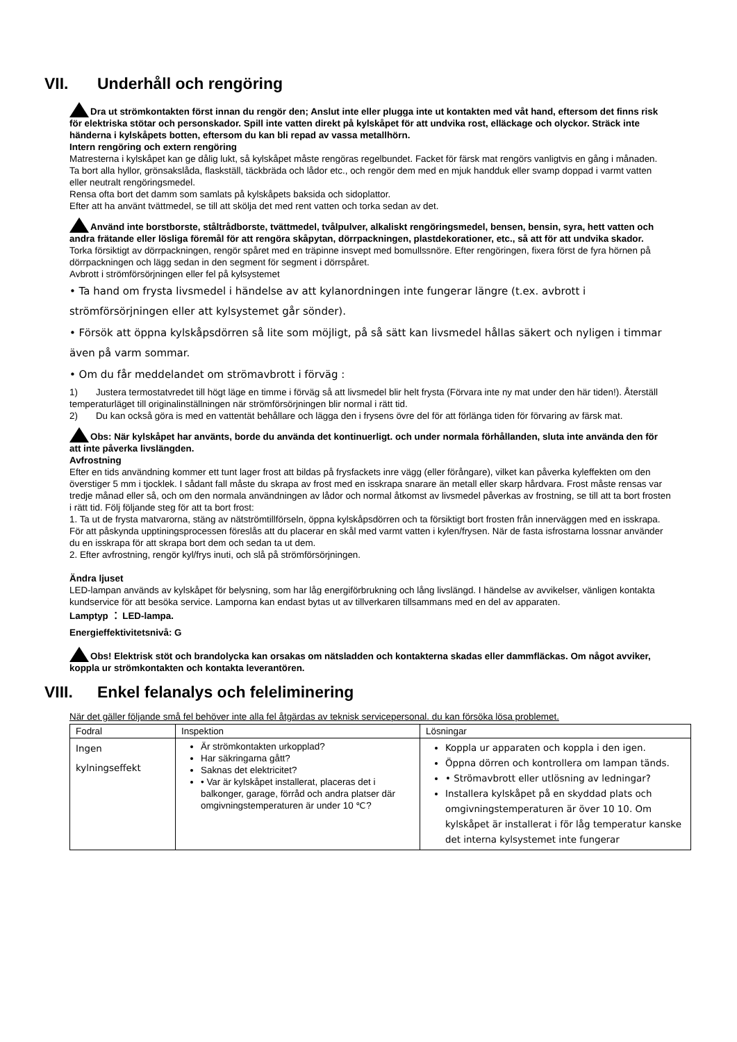VII. Underhåll och rengöring
Dra ut strömkontakten först innan du rengör den; Anslut inte eller plugga inte ut kontakten med våt hand, eftersom det finns risk för elektriska stötar och personskador. Spill inte vatten direkt på kylskåpet för att undvika rost, elläckage och olyckor. Sträck inte händerna i kylskåpets botten, eftersom du kan bli repad av vassa metallhörn.
Intern rengöring och extern rengöring
Matresterna i kylskåpet kan ge dålig lukt, så kylskåpet måste rengöras regelbundet. Facket för färsk mat rengörs vanligtvis en gång i månaden.
Ta bort alla hyllor, grönsakslåda, flaskställ, täckbräda och lådor etc., och rengör dem med en mjuk handduk eller svamp doppad i varmt vatten eller neutralt rengöringsmedel.
Rensa ofta bort det damm som samlats på kylskåpets baksida och sidoplattor.
Efter att ha använt tvättmedel, se till att skölja det med rent vatten och torka sedan av det.
Använd inte borstborste, ståltrådborste, tvättmedel, tvålpulver, alkaliskt rengöringsmedel, bensen, bensin, syra, hett vatten och andra frätande eller lösliga föremål för att rengöra skåpytan, dörrpackningen, plastdekorationer, etc., så att för att undvika skador.
Torka försiktigt av dörrpackningen, rengör spåret med en träpinne insvept med bomullssnöre. Efter rengöringen, fixera först de fyra hörnen på dörrpackningen och lägg sedan in den segment för segment i dörrspåret.
Avbrott i strömförsörjningen eller fel på kylsystemet
• Ta hand om frysta livsmedel i händelse av att kylanordningen inte fungerar längre (t.ex. avbrott i strömförsörjningen eller att kylsystemet går sönder).
• Försök att öppna kylskåpsdörren så lite som möjligt, på så sätt kan livsmedel hållas säkert och nyligen i timmar även på varm sommar.
• Om du får meddelandet om strömavbrott i förväg :
1) Justera termostatvredet till högt läge en timme i förväg så att livsmedel blir helt frysta (Förvara inte ny mat under den här tiden!). Återställ temperaturläget till originalinställningen när strömförsörjningen blir normal i rätt tid.
2) Du kan också göra is med en vattentät behållare och lägga den i frysens övre del för att förlänga tiden för förvaring av färsk mat.
Obs: När kylskåpet har använts, borde du använda det kontinuerligt. och under normala förhållanden, sluta inte använda den för att inte påverka livslängden.
Avfrostning
Efter en tids användning kommer ett tunt lager frost att bildas på frysfackets inre vägg (eller förångare), vilket kan påverka kyleffekten om den överstiger 5 mm i tjocklek. I sådant fall måste du skrapa av frost med en isskrapa snarare än metall eller skarp hårdvara. Frost måste rensas var tredje månad eller så, och om den normala användningen av lådor och normal åtkomst av livsmedel påverkas av frostning, se till att ta bort frosten i rätt tid. Följ följande steg för att ta bort frost:
1. Ta ut de frysta matvarorna, stäng av nätströmtillförseln, öppna kylskåpsdörren och ta försiktigt bort frosten från innerväggen med en isskrapa. För att påskynda upptiningsprocessen föreslås att du placerar en skål med varmt vatten i kylen/frysen. När de fasta isfrostarna lossnar använder du en isskrapa för att skrapa bort dem och sedan ta ut dem.
2. Efter avfrostning, rengör kyl/frys inuti, och slå på strömförsörjningen.
Ändra ljuset
LED-lampan används av kylskåpet för belysning, som har låg energiförbrukning och lång livslängd. I händelse av avvikelser, vänligen kontakta kundservice för att besöka service. Lamporna kan endast bytas ut av tillverkaren tillsammans med en del av apparaten.
Lamptyp ： LED-lampa.
Energieffektivitetsnivå: G
Obs! Elektrisk stöt och brandolycka kan orsakas om nätsladden och kontakterna skadas eller dammfläckas. Om något avviker, koppla ur strömkontakten och kontakta leverantören.
VIII. Enkel felanalys och feleliminering
När det gäller följande små fel behöver inte alla fel åtgärdas av teknisk servicepersonal. du kan försöka lösa problemet.
| Fodral | Inspektion | Lösningar |
| Ingen kylningseffekt | Är strömkontakten urkopplad? Har säkringarna gått? Saknas det elektricitet? • Var är kylskåpet installerat, placeras det i balkonger, garage, förråd och andra platser där omgivningstemperaturen är under 10 ℃? | Koppla ur apparaten och koppla i den igen. Öppna dörren och kontrollera om lampan tänds. • Strömavbrott eller utlösning av ledningar? Installera kylskåpet på en skyddad plats och omgivningstemperaturen är över 10 10. Om kylskåpet är installerat i för låg temperatur kanske det interna kylsystemet inte fungerar |